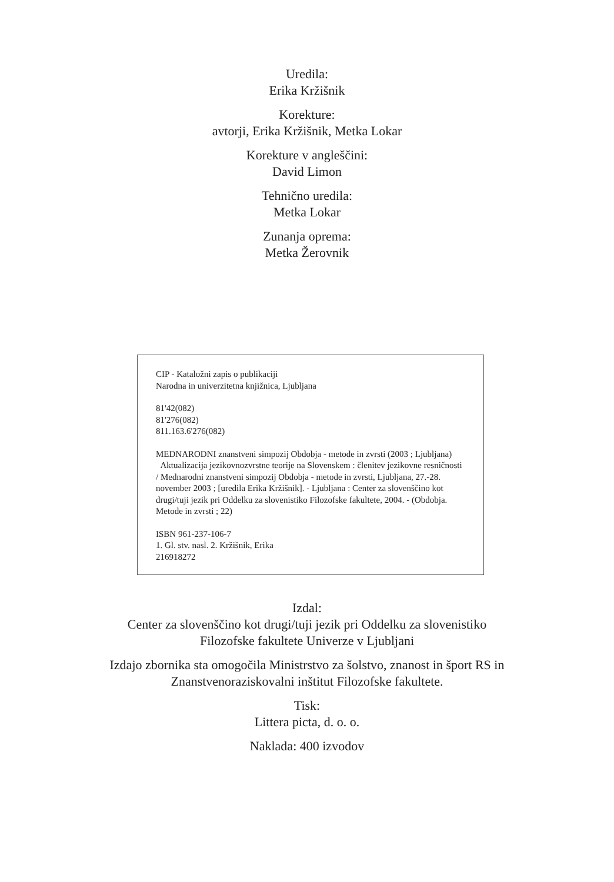Uredila:
Erika Kržišnik
Korekture:
avtorji, Erika Kržišnik, Metka Lokar
Korekture v angleščini:
David Limon
Tehnično uredila:
Metka Lokar
Zunanja oprema:
Metka Žerovnik
CIP - Kataložni zapis o publikaciji
Narodna in univerzitetna knjižnica, Ljubljana
81'42(082)
81'276(082)
811.163.6'276(082)
MEDNARODNI znanstveni simpozij Obdobja - metode in zvrsti (2003 ; Ljubljana)
Aktualizacija jezikovnozvrstne teorije na Slovenskem : členitev jezikovne resničnosti / Mednarodni znanstveni simpozij Obdobja - metode in zvrsti, Ljubljana, 27.-28. november 2003 ; [uredila Erika Kržišnik]. - Ljubljana : Center za slovenščino kot drugi/tuji jezik pri Oddelku za slovenistiko Filozofske fakultete, 2004. - (Obdobja. Metode in zvrsti ; 22)
ISBN 961-237-106-7
1. Gl. stv. nasl. 2. Kržišnik, Erika
216918272
Izdal:
Center za slovenščino kot drugi/tuji jezik pri Oddelku za slovenistiko
Filozofske fakultete Univerze v Ljubljani
Izdajo zbornika sta omogočila Ministrstvo za šolstvo, znanost in šport RS in
Znanstvenoraziskovalni inštitut Filozofske fakultete.
Tisk:
Littera picta, d. o. o.
Naklada: 400 izvodov